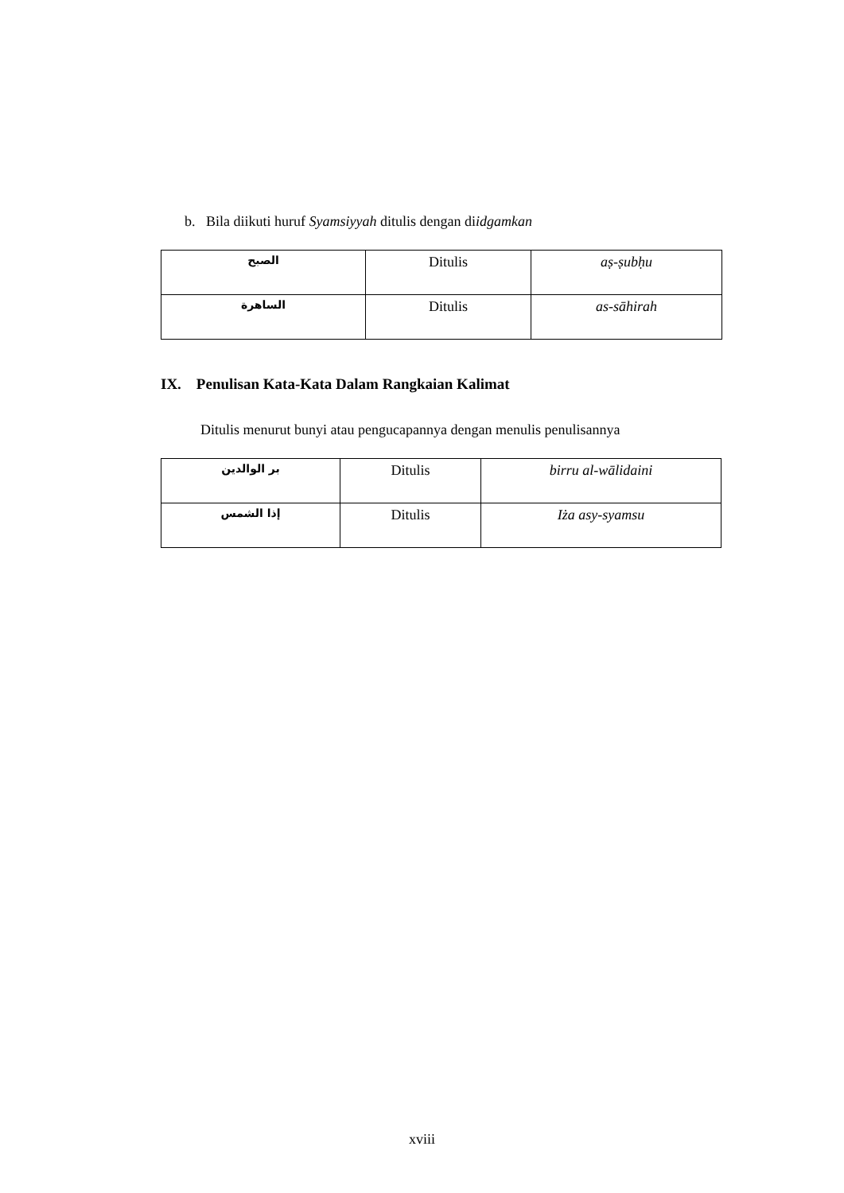b. Bila diikuti huruf Syamsiyyah ditulis dengan diidgamkan
| الصبح | Ditulis | aṣ-ṣubḥu |
| الساهرة | Ditulis | as-sāhirah |
IX. Penulisan Kata-Kata Dalam Rangkaian Kalimat
Ditulis menurut bunyi atau pengucapannya dengan menulis penulisannya
| بر الوالدين | Ditulis | birru al-wālidaini |
| إذا الشمس | Ditulis | Iża asy-syamsu |
xviii